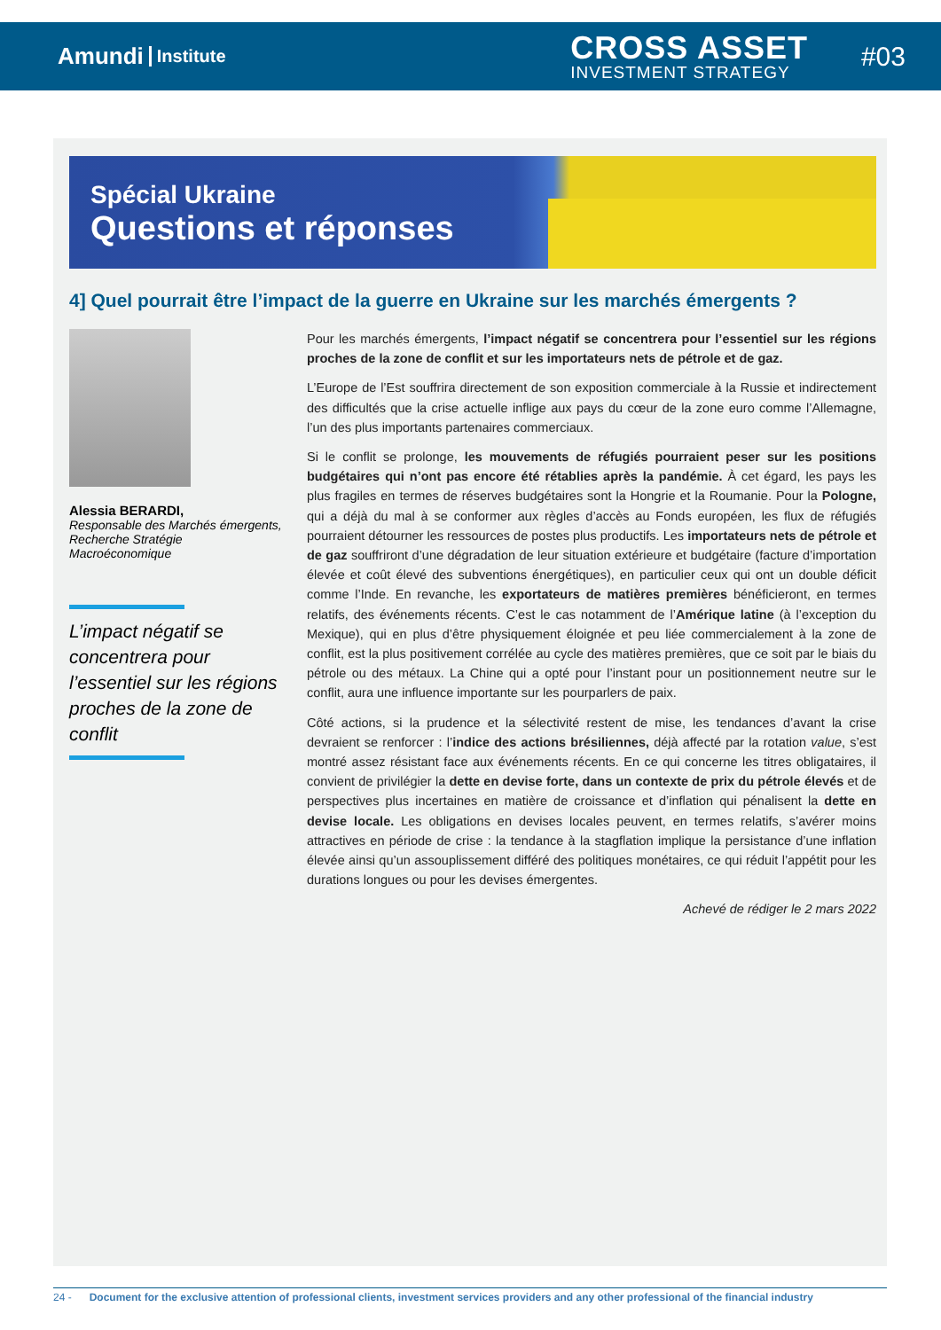Amundi Institute
CROSS ASSET
INVESTMENT STRATEGY
#03
Spécial Ukraine
Questions et réponses
4] Quel pourrait être l’impact de la guerre en Ukraine sur les marchés émergents ?
Alessia BERARDI,
Responsable des Marchés émergents, Recherche Stratégie Macroéconomique
L’impact négatif se concentrera pour l’essentiel sur les régions proches de la zone de conflit
Pour les marchés émergents, l’impact négatif se concentrera pour l’essentiel sur les régions proches de la zone de conflit et sur les importateurs nets de pétrole et de gaz.
L’Europe de l’Est souffrira directement de son exposition commerciale à la Russie et indirectement des difficultés que la crise actuelle inflige aux pays du cœur de la zone euro comme l’Allemagne, l’un des plus importants partenaires commerciaux.
Si le conflit se prolonge, les mouvements de réfugiés pourraient peser sur les positions budgétaires qui n’ont pas encore été rétablies après la pandémie. À cet égard, les pays les plus fragiles en termes de réserves budgétaires sont la Hongrie et la Roumanie. Pour la Pologne, qui a déjà du mal à se conformer aux règles d’accès au Fonds européen, les flux de réfugiés pourraient détourner les ressources de postes plus productifs. Les importateurs nets de pétrole et de gaz souffriront d’une dégradation de leur situation extérieure et budgétaire (facture d’importation élevée et coût élevé des subventions énergétiques), en particulier ceux qui ont un double déficit comme l’Inde. En revanche, les exportateurs de matières premières bénéficieront, en termes relatifs, des événements récents. C’est le cas notamment de l’Amérique latine (à l’exception du Mexique), qui en plus d’être physiquement éloignée et peu liée commercialement à la zone de conflit, est la plus positivement corrélée au cycle des matières premières, que ce soit par le biais du pétrole ou des métaux. La Chine qui a opté pour l’instant pour un positionnement neutre sur le conflit, aura une influence importante sur les pourparlers de paix.
Côté actions, si la prudence et la sélectivité restent de mise, les tendances d’avant la crise devraient se renforcer : l’indice des actions brésiliennes, déjà affecté par la rotation value, s’est montré assez résistant face aux événements récents. En ce qui concerne les titres obligataires, il convient de privilégier la dette en devise forte, dans un contexte de prix du pétrole élevés et de perspectives plus incertaines en matière de croissance et d’inflation qui pénalisent la dette en devise locale. Les obligations en devises locales peuvent, en termes relatifs, s’avérer moins attractives en période de crise : la tendance à la stagflation implique la persistance d’une inflation élevée ainsi qu’un assouplissement différé des politiques monétaires, ce qui réduit l’appétit pour les durations longues ou pour les devises émergentes.
Achevé de rédiger le 2 mars 2022
24 - Document for the exclusive attention of professional clients, investment services providers and any other professional of the financial industry